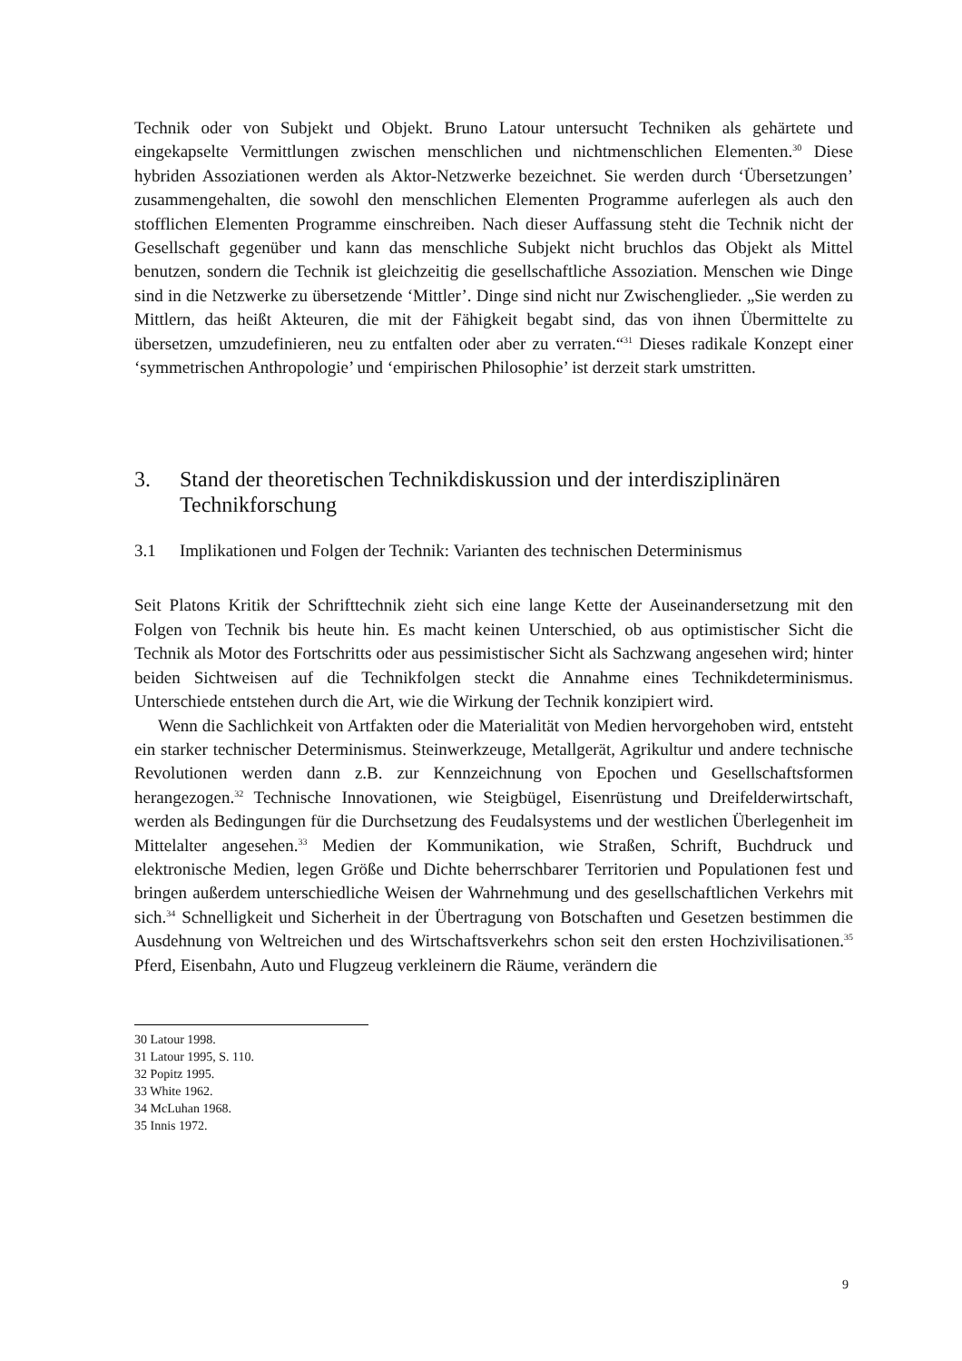Technik oder von Subjekt und Objekt. Bruno Latour untersucht Techniken als gehärtete und eingekapselte Vermittlungen zwischen menschlichen und nichtmenschlichen Elementen.<sup>30</sup> Diese hybriden Assoziationen werden als Aktor-Netzwerke bezeichnet. Sie werden durch ‘Übersetzungen’ zusammengehalten, die sowohl den menschlichen Elementen Programme auferlegen als auch den stofflichen Elementen Programme einschreiben. Nach dieser Auffassung steht die Technik nicht der Gesellschaft gegenüber und kann das menschliche Subjekt nicht bruchlos das Objekt als Mittel benutzen, sondern die Technik ist gleichzeitig die gesellschaftliche Assoziation. Menschen wie Dinge sind in die Netzwerke zu übersetzende ‘Mittler’. Dinge sind nicht nur Zwischenglieder. „Sie werden zu Mittlern, das heißt Akteuren, die mit der Fähigkeit begabt sind, das von ihnen Übermittelte zu übersetzen, umzudefinieren, neu zu entfalten oder aber zu verraten.“<sup>31</sup> Dieses radikale Konzept einer ‘symmetrischen Anthropologie’ und ‘empirischen Philosophie’ ist derzeit stark umstritten.
3. Stand der theoretischen Technikdiskussion und der interdisziplinären Technikforschung
3.1 Implikationen und Folgen der Technik: Varianten des technischen Determinismus
Seit Platons Kritik der Schrifttechnik zieht sich eine lange Kette der Auseinandersetzung mit den Folgen von Technik bis heute hin. Es macht keinen Unterschied, ob aus optimistischer Sicht die Technik als Motor des Fortschritts oder aus pessimistischer Sicht als Sachzwang angesehen wird; hinter beiden Sichtweisen auf die Technikfolgen steckt die Annahme eines Technikdeterminismus. Unterschiede entstehen durch die Art, wie die Wirkung der Technik konzipiert wird.
Wenn die Sachlichkeit von Artfakten oder die Materialität von Medien hervorgehoben wird, entsteht ein starker technischer Determinismus. Steinwerkzeuge, Metallgerät, Agrikultur und andere technische Revolutionen werden dann z.B. zur Kennzeichnung von Epochen und Gesellschaftsformen herangezogen.<sup>32</sup> Technische Innovationen, wie Steigbügel, Eisenrüstung und Dreifelderwirtschaft, werden als Bedingungen für die Durchsetzung des Feudalsystems und der westlichen Überlegenheit im Mittelalter angesehen.<sup>33</sup> Medien der Kommunikation, wie Straßen, Schrift, Buchdruck und elektronische Medien, legen Größe und Dichte beherrschbarer Territorien und Populationen fest und bringen außerdem unterschiedliche Weisen der Wahrnehmung und des gesellschaftlichen Verkehrs mit sich.<sup>34</sup> Schnelligkeit und Sicherheit in der Übertragung von Botschaften und Gesetzen bestimmen die Ausdehnung von Weltreichen und des Wirtschaftsverkehrs schon seit den ersten Hochzivilisationen.<sup>35</sup> Pferd, Eisenbahn, Auto und Flugzeug verkleinern die Räume, verändern die
30 Latour 1998.
31 Latour 1995, S. 110.
32 Popitz 1995.
33 White 1962.
34 McLuhan 1968.
35 Innis 1972.
9